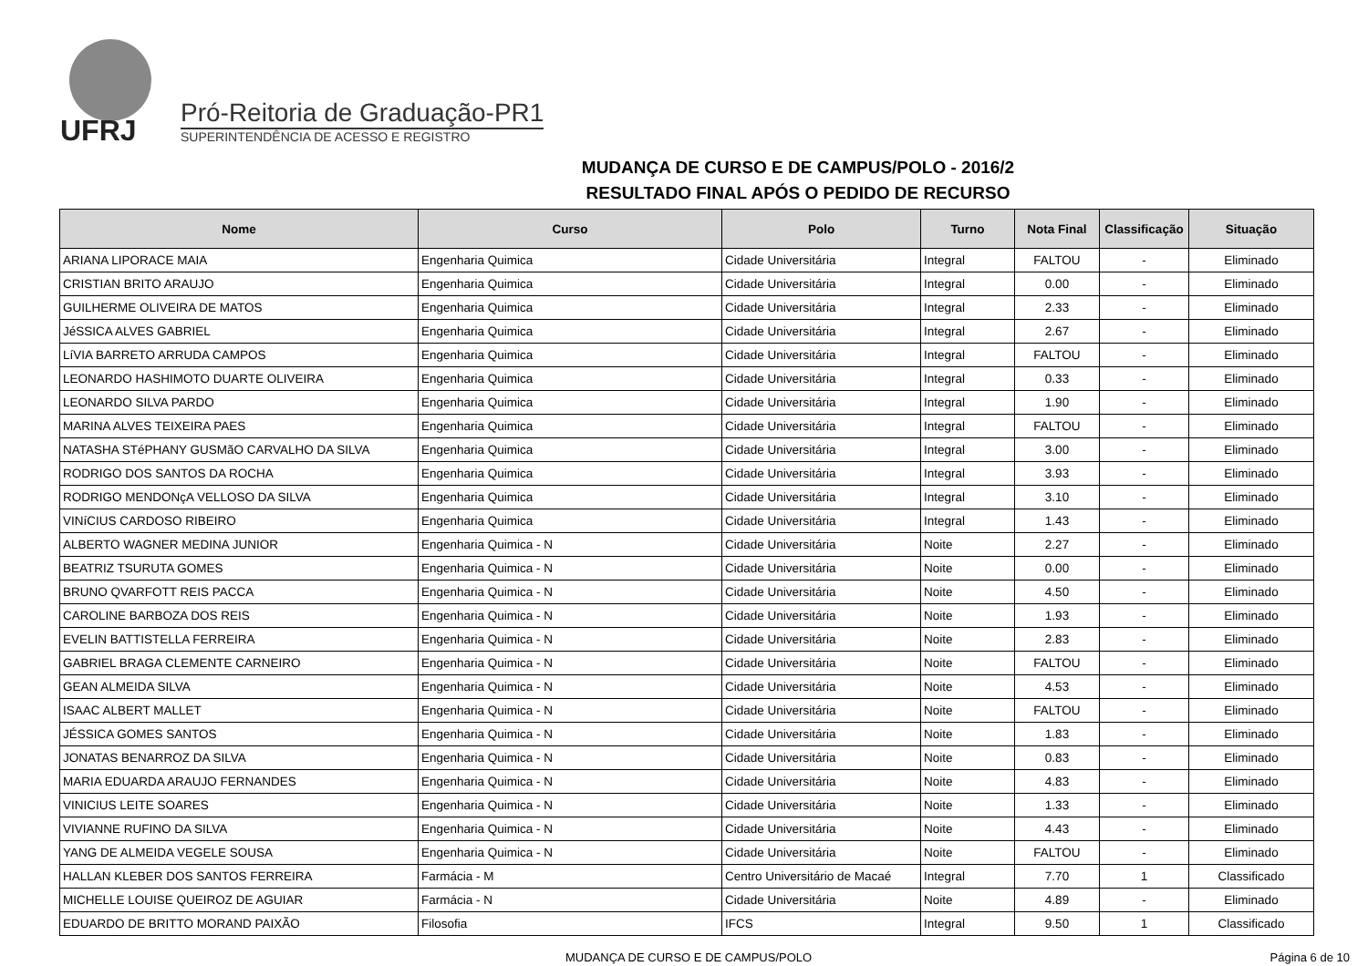UFRJ
Pró-Reitoria de Graduação-PR1
SUPERINTENDÊNCIA DE ACESSO E REGISTRO
MUDANÇA DE CURSO E DE CAMPUS/POLO - 2016/2
RESULTADO FINAL APÓS O PEDIDO DE RECURSO
| Nome | Curso | Polo | Turno | Nota Final | Classificação | Situação |
| --- | --- | --- | --- | --- | --- | --- |
| ARIANA LIPORACE MAIA | Engenharia Quimica | Cidade Universitária | Integral | FALTOU | - | Eliminado |
| CRISTIAN BRITO ARAUJO | Engenharia Quimica | Cidade Universitária | Integral | 0.00 | - | Eliminado |
| GUILHERME OLIVEIRA DE MATOS | Engenharia Quimica | Cidade Universitária | Integral | 2.33 | - | Eliminado |
| JéSSICA ALVES GABRIEL | Engenharia Quimica | Cidade Universitária | Integral | 2.67 | - | Eliminado |
| LíVIA BARRETO ARRUDA CAMPOS | Engenharia Quimica | Cidade Universitária | Integral | FALTOU | - | Eliminado |
| LEONARDO HASHIMOTO DUARTE OLIVEIRA | Engenharia Quimica | Cidade Universitária | Integral | 0.33 | - | Eliminado |
| LEONARDO SILVA PARDO | Engenharia Quimica | Cidade Universitária | Integral | 1.90 | - | Eliminado |
| MARINA ALVES TEIXEIRA PAES | Engenharia Quimica | Cidade Universitária | Integral | FALTOU | - | Eliminado |
| NATASHA STéPHANY GUSMãO CARVALHO DA SILVA | Engenharia Quimica | Cidade Universitária | Integral | 3.00 | - | Eliminado |
| RODRIGO DOS SANTOS DA ROCHA | Engenharia Quimica | Cidade Universitária | Integral | 3.93 | - | Eliminado |
| RODRIGO MENDONçA VELLOSO DA SILVA | Engenharia Quimica | Cidade Universitária | Integral | 3.10 | - | Eliminado |
| VINíCIUS CARDOSO RIBEIRO | Engenharia Quimica | Cidade Universitária | Integral | 1.43 | - | Eliminado |
| ALBERTO WAGNER MEDINA JUNIOR | Engenharia Quimica - N | Cidade Universitária | Noite | 2.27 | - | Eliminado |
| BEATRIZ TSURUTA GOMES | Engenharia Quimica - N | Cidade Universitária | Noite | 0.00 | - | Eliminado |
| BRUNO QVARFOTT REIS PACCA | Engenharia Quimica - N | Cidade Universitária | Noite | 4.50 | - | Eliminado |
| CAROLINE BARBOZA DOS REIS | Engenharia Quimica - N | Cidade Universitária | Noite | 1.93 | - | Eliminado |
| EVELIN BATTISTELLA FERREIRA | Engenharia Quimica - N | Cidade Universitária | Noite | 2.83 | - | Eliminado |
| GABRIEL BRAGA CLEMENTE CARNEIRO | Engenharia Quimica - N | Cidade Universitária | Noite | FALTOU | - | Eliminado |
| GEAN ALMEIDA SILVA | Engenharia Quimica - N | Cidade Universitária | Noite | 4.53 | - | Eliminado |
| ISAAC ALBERT MALLET | Engenharia Quimica - N | Cidade Universitária | Noite | FALTOU | - | Eliminado |
| JÉSSICA GOMES SANTOS | Engenharia Quimica - N | Cidade Universitária | Noite | 1.83 | - | Eliminado |
| JONATAS BENARROZ DA SILVA | Engenharia Quimica - N | Cidade Universitária | Noite | 0.83 | - | Eliminado |
| MARIA EDUARDA ARAUJO FERNANDES | Engenharia Quimica - N | Cidade Universitária | Noite | 4.83 | - | Eliminado |
| VINICIUS LEITE SOARES | Engenharia Quimica - N | Cidade Universitária | Noite | 1.33 | - | Eliminado |
| VIVIANNE RUFINO DA SILVA | Engenharia Quimica - N | Cidade Universitária | Noite | 4.43 | - | Eliminado |
| YANG DE ALMEIDA VEGELE SOUSA | Engenharia Quimica - N | Cidade Universitária | Noite | FALTOU | - | Eliminado |
| HALLAN KLEBER DOS SANTOS FERREIRA | Farmácia - M | Centro Universitário de Macaé | Integral | 7.70 | 1 | Classificado |
| MICHELLE LOUISE QUEIROZ DE AGUIAR | Farmácia - N | Cidade Universitária | Noite | 4.89 | - | Eliminado |
| EDUARDO DE BRITTO MORAND PAIXÃO | Filosofia | IFCS | Integral | 9.50 | 1 | Classificado |
MUDANÇA DE CURSO E DE CAMPUS/POLO Página 6 de 10